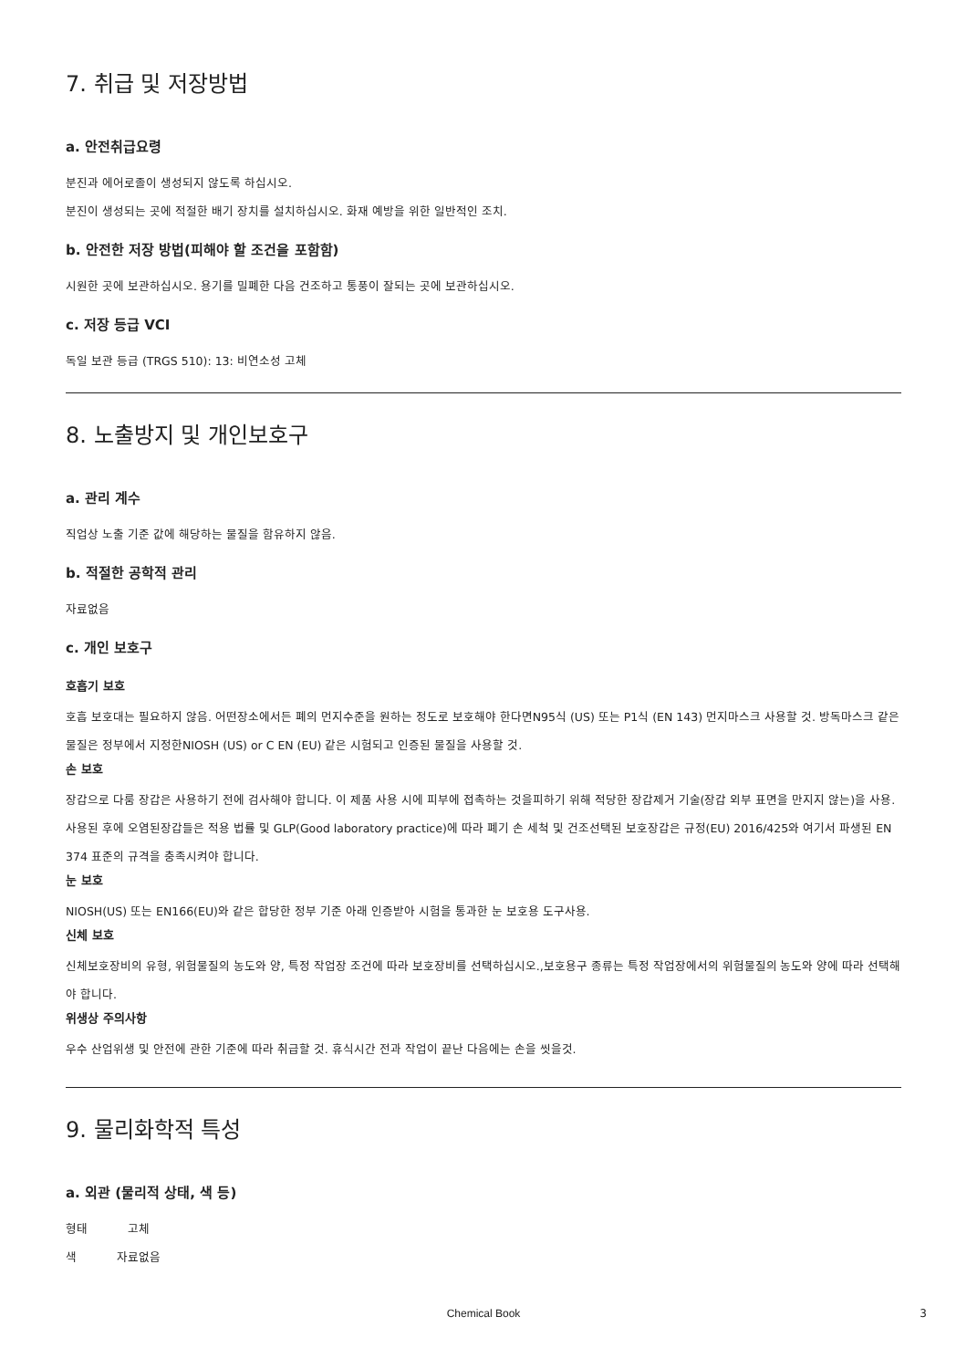7. 취급 및 저장방법
a. 안전취급요령
분진과 에어로졸이 생성되지 않도록 하십시오.
분진이 생성되는 곳에 적절한 배기 장치를 설치하십시오. 화재 예방을 위한 일반적인 조치.
b. 안전한 저장 방법(피해야 할 조건을 포함함)
시원한 곳에 보관하십시오. 용기를 밀폐한 다음 건조하고 통풍이 잘되는 곳에 보관하십시오.
c. 저장 등급 VCI
독일 보관 등급 (TRGS 510): 13: 비연소성 고체
8. 노출방지 및 개인보호구
a. 관리 계수
직업상 노출 기준 값에 해당하는 물질을 함유하지 않음.
b. 적절한 공학적 관리
자료없음
c. 개인 보호구
호흡기 보호
호흡 보호대는 필요하지 않음. 어떤장소에서든 폐의 먼지수준을 원하는 정도로 보호해야 한다면N95식 (US) 또는 P1식 (EN 143) 먼지마스크 사용할 것. 방독마스크 같은 물질은 정부에서 지정한NIOSH (US) or C EN (EU) 같은 시험되고 인증된 물질을 사용할 것.
손 보호
장갑으로 다룸 장갑은 사용하기 전에 검사해야 합니다. 이 제품 사용 시에 피부에 접촉하는 것을피하기 위해 적당한 장갑제거 기술(장갑 외부 표면을 만지지 않는)을 사용. 사용된 후에 오염된장갑들은 적용 법률 및 GLP(Good laboratory practice)에 따라 폐기 손 세척 및 건조선택된 보호장갑은 규정(EU) 2016/425와 여기서 파생된 EN 374 표준의 규격을 충족시켜야 합니다.
눈 보호
NIOSH(US) 또는 EN166(EU)와 같은 합당한 정부 기준 아래 인증받아 시험을 통과한 눈 보호용 도구사용.
신체 보호
신체보호장비의 유형, 위험물질의 농도와 양, 특정 작업장 조건에 따라 보호장비를 선택하십시오.,보호용구 종류는 특정 작업장에서의 위험물질의 농도와 양에 따라 선택해야 합니다.
위생상 주의사항
우수 산업위생 및 안전에 관한 기준에 따라 취급할 것. 휴식시간 전과 작업이 끝난 다음에는 손을 씻을것.
9. 물리화학적 특성
a. 외관 (물리적 상태, 색 등)
형태 고체
색 자료없음
Chemical Book 3